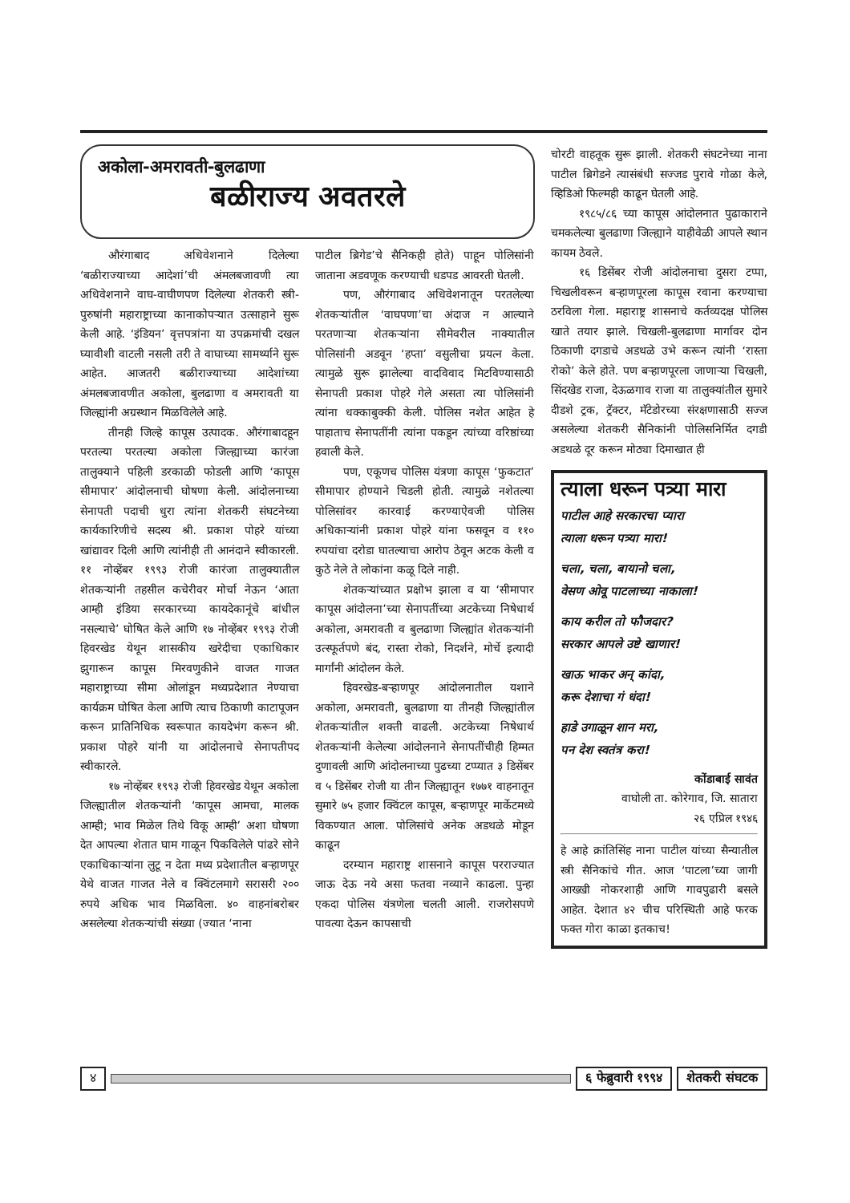अकोला-अमरावती-बुलढाणा
बळीराज्य अवतरले
औरंगाबाद अधिवेशनाने दिलेल्या ‘बळीराज्याच्या आदेशां’ची अंमलबजावणी त्या अधिवेशनाने वाघ-वाघीणपण दिलेल्या शेतकरी स्त्री-पुरुषांनी महाराष्ट्राच्या कानाकोपऱ्यात उत्साहाने सुरू केली आहे. ‘इंडियन’ वृत्तपत्रांना या उपक्रमांची दखल घ्यावीशी वाटली नसली तरी ते वाघाच्या सामर्थ्याने सुरू आहेत. आजतरी बळीराज्याच्या आदेशांच्या अंमलबजावणीत अकोला, बुलढाणा व अमरावती या जिल्ह्यांनी अग्रस्थान मिळविलेले आहे.
तीनही जिल्हे कापूस उत्पादक. औरंगाबादहून परतल्या परतल्या अकोला जिल्ह्याच्या कारंजा तालुक्याने पहिली डरकाळी फोडली आणि ‘कापूस सीमापार’ आंदोलनाची घोषणा केली. आंदोलनाच्या सेनापती पदाची धुरा त्यांना शेतकरी संघटनेच्या कार्यकारिणीचे सदस्य श्री. प्रकाश पोहरे यांच्या खांद्यावर दिली आणि त्यांनीही ती आनंदाने स्वीकारली. ११ नोव्हेंबर १९९३ रोजी कारंजा तालुक्यातील शेतकऱ्यांनी तहसील कचेरीवर मोर्चा नेऊन ‘आता आम्ही इंडिया सरकारच्या कायदेकानूंचे बांधील नसल्याचे’ घोषित केले आणि १७ नोव्हेंबर १९९३ रोजी हिवरखेड येथून शासकीय खरेदीचा एकाधिकार झुगारून कापूस मिरवणुकीने वाजत गाजत महाराष्ट्राच्या सीमा ओलांडून मध्यप्रदेशात नेण्याचा कार्यक्रम घोषित केला आणि त्याच ठिकाणी काटापूजन करून प्रातिनिधिक स्वरूपात कायदेभंग करून श्री. प्रकाश पोहरे यांनी या आंदोलनाचे सेनापतीपद स्वीकारले.
१७ नोव्हेंबर १९९३ रोजी हिवरखेड येथून अकोला जिल्ह्यातील शेतकऱ्यांनी ‘कापूस आमचा, मालक आम्ही; भाव मिळेल तिथे विकू आम्ही’ अशा घोषणा देत आपल्या शेतात घाम गाळून पिकविलेले पांढरे सोने एकाधिकाऱ्यांना लुटू न देता मध्य प्रदेशातील बऱ्हाणपूर येथे वाजत गाजत नेले व क्विंटलमागे सरासरी २०० रुपये अधिक भाव मिळविला. ४० वाहनांबरोबर असलेल्या शेतकऱ्यांची संख्या (ज्यात ‘नाना
पाटील ब्रिगेड’चे सैनिकही होते) पाहून पोलिसांनी जाताना अडवणूक करण्याची धडपड आवरती घेतली.
पण, औरंगाबाद अधिवेशनातून परतलेल्या शेतकऱ्यांतील ‘वाघपणा’चा अंदाज न आल्याने परतणाऱ्या शेतकऱ्यांना सीमेवरील नाक्यातील पोलिसांनी अडवून ‘हप्ता’ वसुलीचा प्रयत्न केला. त्यामुळे सुरू झालेल्या वादविवाद मिटविण्यासाठी सेनापती प्रकाश पोहरे गेले असता त्या पोलिसांनी त्यांना धक्काबुक्की केली. पोलिस नशेत आहेत हे पाहाताच सेनापतींनी त्यांना पकडून त्यांच्या वरिष्ठांच्या हवाली केले.
पण, एकूणच पोलिस यंत्रणा कापूस ‘फुकटात’ सीमापार होण्याने चिडली होती. त्यामुळे नशेतल्या पोलिसांवर कारवाई करण्याऐवजी पोलिस अधिकाऱ्यांनी प्रकाश पोहरे यांना फसवून व ११० रुपयांचा दरोडा घातल्याचा आरोप ठेवून अटक केली व कुठे नेले ते लोकांना कळू दिले नाही.
शेतकऱ्यांच्यात प्रक्षोभ झाला व या ‘सीमापार कापूस आंदोलना’च्या सेनापतींच्या अटकेच्या निषेधार्थ अकोला, अमरावती व बुलढाणा जिल्ह्यांत शेतकऱ्यांनी उत्स्फूर्तपणे बंद, रास्ता रोको, निदर्शने, मोर्चे इत्यादी मार्गांनी आंदोलन केले.
हिवरखेड-बऱ्हाणपूर आंदोलनातील यशाने अकोला, अमरावती, बुलढाणा या तीनही जिल्ह्यांतील शेतकऱ्यांतील शक्ती वाढली. अटकेच्या निषेधार्थ शेतकऱ्यांनी केलेल्या आंदोलनाने सेनापतींचीही हिम्मत दुणावली आणि आंदोलनाच्या पुढच्या टप्प्यात ३ डिसेंबर व ५ डिसेंबर रोजी या तीन जिल्ह्यातून १७७१ वाहनातून सुमारे ७५ हजार क्विंटल कापूस, बऱ्हाणपूर मार्केटमध्ये विकण्यात आला. पोलिसांचे अनेक अडथळे मोडून काढून
दरम्यान महाराष्ट्र शासनाने कापूस परराज्यात जाऊ देऊ नये असा फतवा नव्याने काढला. पुन्हा एकदा पोलिस यंत्रणेला चलती आली. राजरोसपणे पावत्या देऊन कापसाची
चोरटी वाहतूक सुरू झाली. शेतकरी संघटनेच्या नाना पाटील ब्रिगेडने त्यासंबंधी सज्जड पुरावे गोळा केले, व्हिडिओ फिल्मही काढून घेतली आहे.
१९८५/८६ च्या कापूस आंदोलनात पुढाकाराने चमकलेल्या बुलढाणा जिल्ह्याने याहीवेळी आपले स्थान कायम ठेवले.
१६ डिसेंबर रोजी आंदोलनाचा दुसरा टप्पा, चिखलीवरून बऱ्हाणपूरला कापूस रवाना करण्याचा ठरविला गेला. महाराष्ट्र शासनाचे कर्तव्यदक्ष पोलिस खाते तयार झाले. चिखली-बुलढाणा मार्गावर दोन ठिकाणी दगडाचे अडथळे उभे करून त्यांनी ‘रास्ता रोको’ केले होते. पण बऱ्हाणपूरला जाणाऱ्या चिखली, सिंदखेड राजा, देऊळगाव राजा या तालुक्यांतील सुमारे दीडशे ट्रक, ट्रॅक्टर, मॅटेडोरच्या संरक्षणासाठी सज्ज असलेल्या शेतकरी सैनिकांनी पोलिसनिर्मित दगडी अडथळे दूर करून मोठ्या दिमाखात ही
त्याला धरून पत्र्या मारा
पाटील आहे सरकारचा प्यारा
त्याला धरून पत्र्या मारा!
चला, चला, बायानो चला,
वेसण ओवू पाटलाच्या नाकाला!
काय करील तो फौजदार?
सरकार आपले उष्टे खाणार!
खाऊ भाकर अन् कांदा,
करू देशाचा गं धंदा!
हाडे उगाळून शान मरा,
पन देश स्वतंत्र करा!
कोंडाबाई सावंत
वाघोली ता. कोरेगाव, जि. सातारा
२६ एप्रिल १९४६
हे आहे क्रांतिसिंह नाना पाटील यांच्या सैन्यातील स्त्री सैनिकांचे गीत. आज ‘पाटला’च्या जागी आख्खी नोकरशाही आणि गावपुढारी बसले आहेत. देशात ४२ चीच परिस्थिती आहे फरक फक्त गोरा काळा इतकाच!
४ ६ फेब्रुवारी १९९४ शेतकरी संघटक